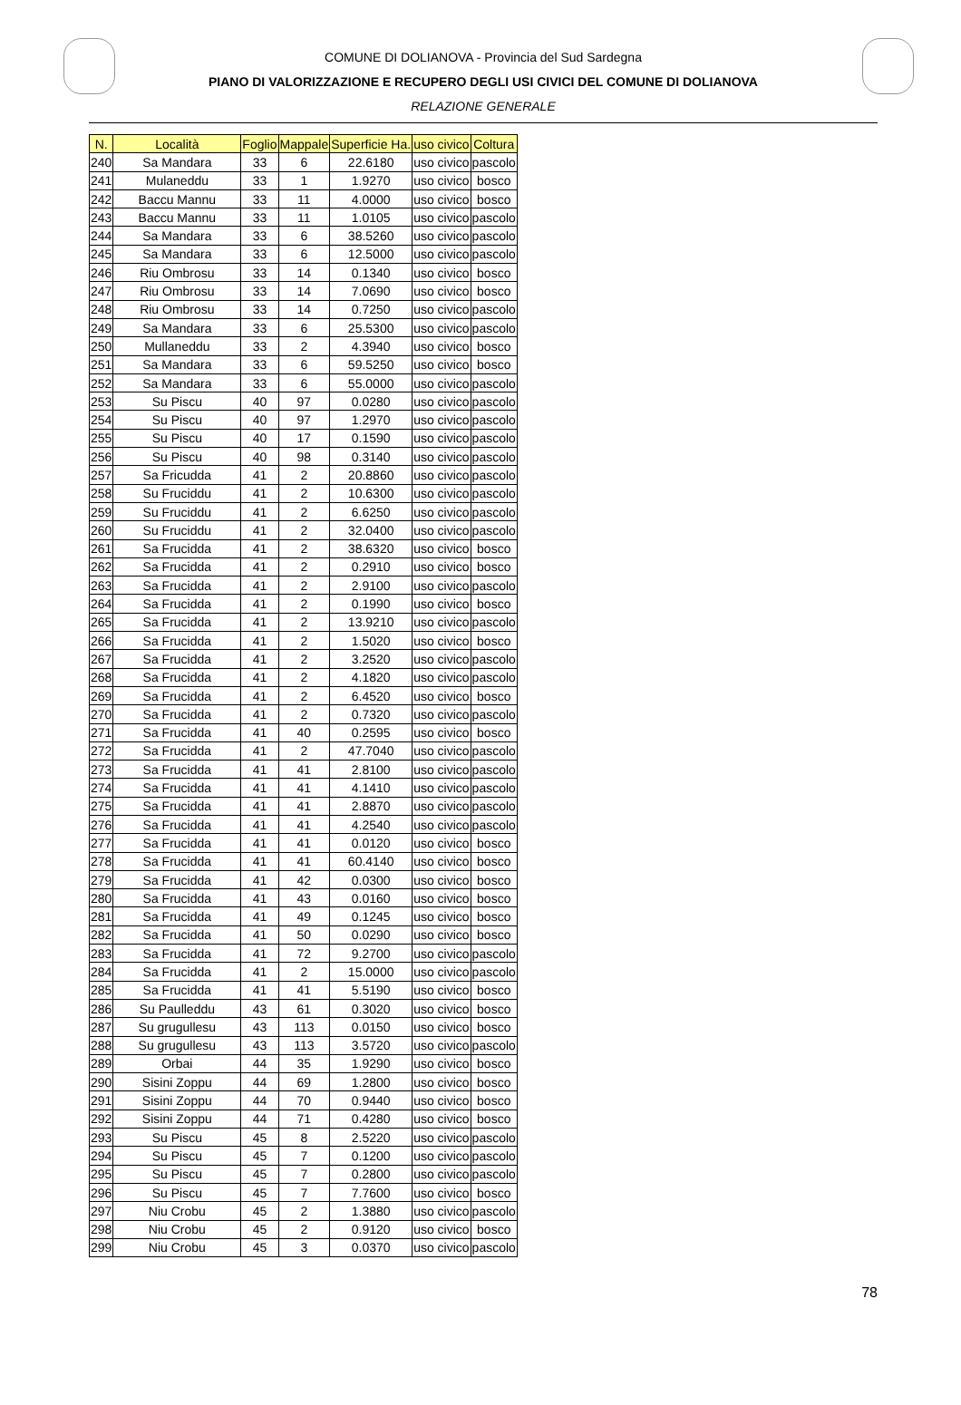COMUNE DI DOLIANOVA - Provincia del Sud Sardegna
PIANO DI VALORIZZAZIONE E RECUPERO DEGLI USI CIVICI DEL COMUNE DI DOLIANOVA
RELAZIONE GENERALE
| N. | Località | Foglio | Mappale | Superficie Ha. | uso civico | Coltura |
| --- | --- | --- | --- | --- | --- | --- |
| 240 | Sa Mandara | 33 | 6 | 22.6180 | uso civico | pascolo |
| 241 | Mulaneddu | 33 | 1 | 1.9270 | uso civico | bosco |
| 242 | Baccu Mannu | 33 | 11 | 4.0000 | uso civico | bosco |
| 243 | Baccu Mannu | 33 | 11 | 1.0105 | uso civico | pascolo |
| 244 | Sa Mandara | 33 | 6 | 38.5260 | uso civico | pascolo |
| 245 | Sa Mandara | 33 | 6 | 12.5000 | uso civico | pascolo |
| 246 | Riu Ombrosu | 33 | 14 | 0.1340 | uso civico | bosco |
| 247 | Riu Ombrosu | 33 | 14 | 7.0690 | uso civico | bosco |
| 248 | Riu Ombrosu | 33 | 14 | 0.7250 | uso civico | pascolo |
| 249 | Sa Mandara | 33 | 6 | 25.5300 | uso civico | pascolo |
| 250 | Mullaneddu | 33 | 2 | 4.3940 | uso civico | bosco |
| 251 | Sa Mandara | 33 | 6 | 59.5250 | uso civico | bosco |
| 252 | Sa Mandara | 33 | 6 | 55.0000 | uso civico | pascolo |
| 253 | Su Piscu | 40 | 97 | 0.0280 | uso civico | pascolo |
| 254 | Su Piscu | 40 | 97 | 1.2970 | uso civico | pascolo |
| 255 | Su Piscu | 40 | 17 | 0.1590 | uso civico | pascolo |
| 256 | Su Piscu | 40 | 98 | 0.3140 | uso civico | pascolo |
| 257 | Sa Fricudda | 41 | 2 | 20.8860 | uso civico | pascolo |
| 258 | Su Fruciddu | 41 | 2 | 10.6300 | uso civico | pascolo |
| 259 | Su Fruciddu | 41 | 2 | 6.6250 | uso civico | pascolo |
| 260 | Su Fruciddu | 41 | 2 | 32.0400 | uso civico | pascolo |
| 261 | Sa Frucidda | 41 | 2 | 38.6320 | uso civico | bosco |
| 262 | Sa Frucidda | 41 | 2 | 0.2910 | uso civico | bosco |
| 263 | Sa Frucidda | 41 | 2 | 2.9100 | uso civico | pascolo |
| 264 | Sa Frucidda | 41 | 2 | 0.1990 | uso civico | bosco |
| 265 | Sa Frucidda | 41 | 2 | 13.9210 | uso civico | pascolo |
| 266 | Sa Frucidda | 41 | 2 | 1.5020 | uso civico | bosco |
| 267 | Sa Frucidda | 41 | 2 | 3.2520 | uso civico | pascolo |
| 268 | Sa Frucidda | 41 | 2 | 4.1820 | uso civico | pascolo |
| 269 | Sa Frucidda | 41 | 2 | 6.4520 | uso civico | bosco |
| 270 | Sa Frucidda | 41 | 2 | 0.7320 | uso civico | pascolo |
| 271 | Sa Frucidda | 41 | 40 | 0.2595 | uso civico | bosco |
| 272 | Sa Frucidda | 41 | 2 | 47.7040 | uso civico | pascolo |
| 273 | Sa Frucidda | 41 | 41 | 2.8100 | uso civico | pascolo |
| 274 | Sa Frucidda | 41 | 41 | 4.1410 | uso civico | pascolo |
| 275 | Sa Frucidda | 41 | 41 | 2.8870 | uso civico | pascolo |
| 276 | Sa Frucidda | 41 | 41 | 4.2540 | uso civico | pascolo |
| 277 | Sa Frucidda | 41 | 41 | 0.0120 | uso civico | bosco |
| 278 | Sa Frucidda | 41 | 41 | 60.4140 | uso civico | bosco |
| 279 | Sa Frucidda | 41 | 42 | 0.0300 | uso civico | bosco |
| 280 | Sa Frucidda | 41 | 43 | 0.0160 | uso civico | bosco |
| 281 | Sa Frucidda | 41 | 49 | 0.1245 | uso civico | bosco |
| 282 | Sa Frucidda | 41 | 50 | 0.0290 | uso civico | bosco |
| 283 | Sa Frucidda | 41 | 72 | 9.2700 | uso civico | pascolo |
| 284 | Sa Frucidda | 41 | 2 | 15.0000 | uso civico | pascolo |
| 285 | Sa Frucidda | 41 | 41 | 5.5190 | uso civico | bosco |
| 286 | Su Paulleddu | 43 | 61 | 0.3020 | uso civico | bosco |
| 287 | Su grugullesu | 43 | 113 | 0.0150 | uso civico | bosco |
| 288 | Su grugullesu | 43 | 113 | 3.5720 | uso civico | pascolo |
| 289 | Orbai | 44 | 35 | 1.9290 | uso civico | bosco |
| 290 | Sisini Zoppu | 44 | 69 | 1.2800 | uso civico | bosco |
| 291 | Sisini Zoppu | 44 | 70 | 0.9440 | uso civico | bosco |
| 292 | Sisini Zoppu | 44 | 71 | 0.4280 | uso civico | bosco |
| 293 | Su Piscu | 45 | 8 | 2.5220 | uso civico | pascolo |
| 294 | Su Piscu | 45 | 7 | 0.1200 | uso civico | pascolo |
| 295 | Su Piscu | 45 | 7 | 0.2800 | uso civico | pascolo |
| 296 | Su Piscu | 45 | 7 | 7.7600 | uso civico | bosco |
| 297 | Niu Crobu | 45 | 2 | 1.3880 | uso civico | pascolo |
| 298 | Niu Crobu | 45 | 2 | 0.9120 | uso civico | bosco |
| 299 | Niu Crobu | 45 | 3 | 0.0370 | uso civico | pascolo |
78